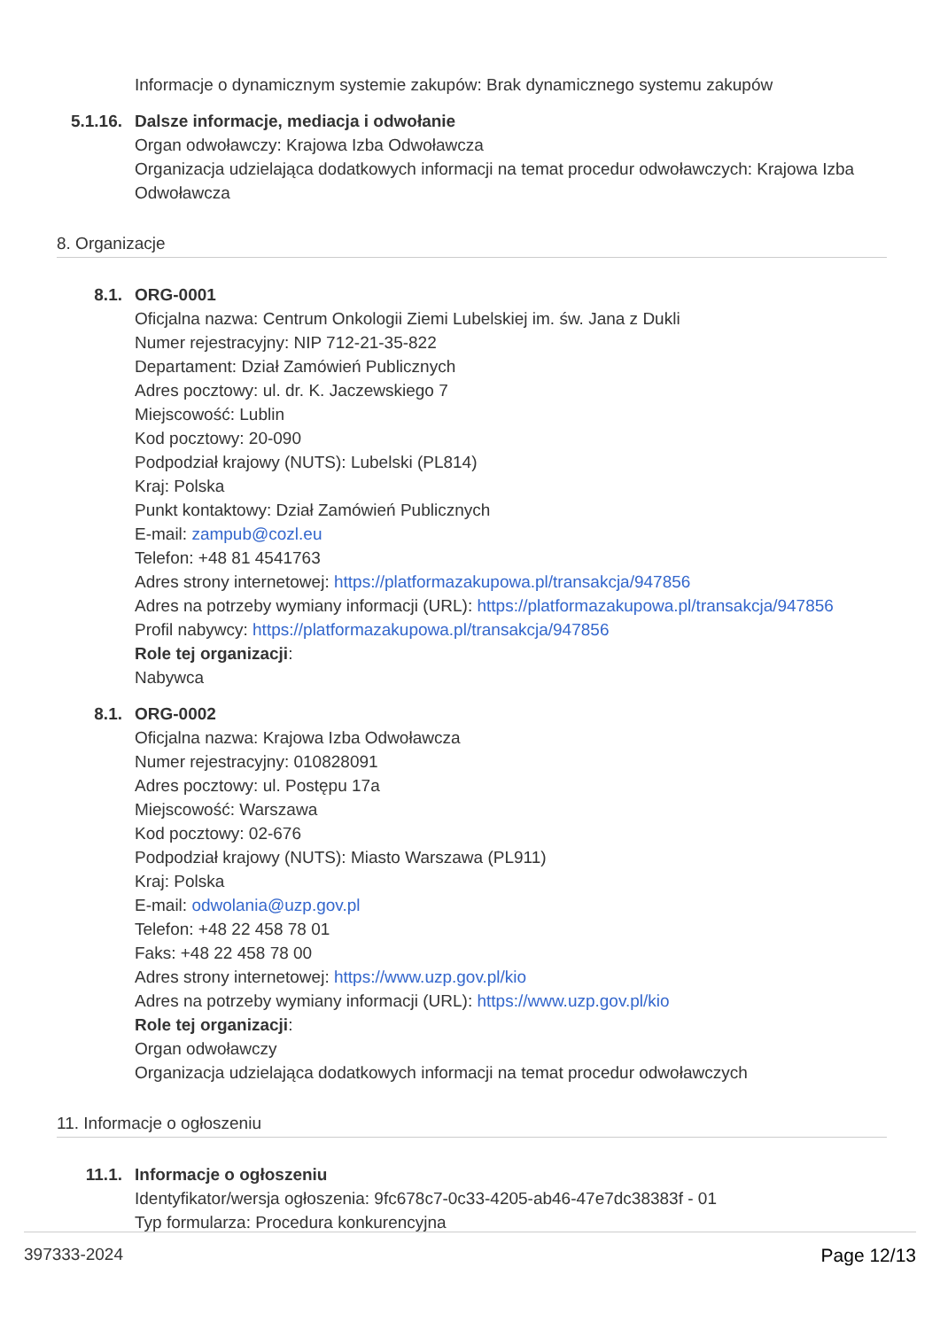Informacje o dynamicznym systemie zakupów: Brak dynamicznego systemu zakupów
5.1.16.
Dalsze informacje, mediacja i odwołanie
Organ odwoławczy: Krajowa Izba Odwoławcza
Organizacja udzielająca dodatkowych informacji na temat procedur odwoławczych: Krajowa Izba Odwoławcza
8. Organizacje
8.1. ORG-0001
Oficjalna nazwa: Centrum Onkologii Ziemi Lubelskiej im. św. Jana z Dukli
Numer rejestracyjny: NIP 712-21-35-822
Departament: Dział Zamówień Publicznych
Adres pocztowy: ul. dr. K. Jaczewskiego 7
Miejscowość: Lublin
Kod pocztowy: 20-090
Podpodział krajowy (NUTS): Lubelski (PL814)
Kraj: Polska
Punkt kontaktowy: Dział Zamówień Publicznych
E-mail: zampub@cozl.eu
Telefon: +48 81 4541763
Adres strony internetowej: https://platformazakupowa.pl/transakcja/947856
Adres na potrzeby wymiany informacji (URL): https://platformazakupowa.pl/transakcja/947856
Profil nabywcy: https://platformazakupowa.pl/transakcja/947856
Role tej organizacji:
Nabywca
8.1. ORG-0002
Oficjalna nazwa: Krajowa Izba Odwoławcza
Numer rejestracyjny: 010828091
Adres pocztowy: ul. Postępu 17a
Miejscowość: Warszawa
Kod pocztowy: 02-676
Podpodział krajowy (NUTS): Miasto Warszawa (PL911)
Kraj: Polska
E-mail: odwolania@uzp.gov.pl
Telefon: +48 22 458 78 01
Faks: +48 22 458 78 00
Adres strony internetowej: https://www.uzp.gov.pl/kio
Adres na potrzeby wymiany informacji (URL): https://www.uzp.gov.pl/kio
Role tej organizacji:
Organ odwoławczy
Organizacja udzielająca dodatkowych informacji na temat procedur odwoławczych
11. Informacje o ogłoszeniu
11.1. Informacje o ogłoszeniu
Identyfikator/wersja ogłoszenia: 9fc678c7-0c33-4205-ab46-47e7dc38383f - 01
Typ formularza: Procedura konkurencyjna
397333-2024 Page 12/13